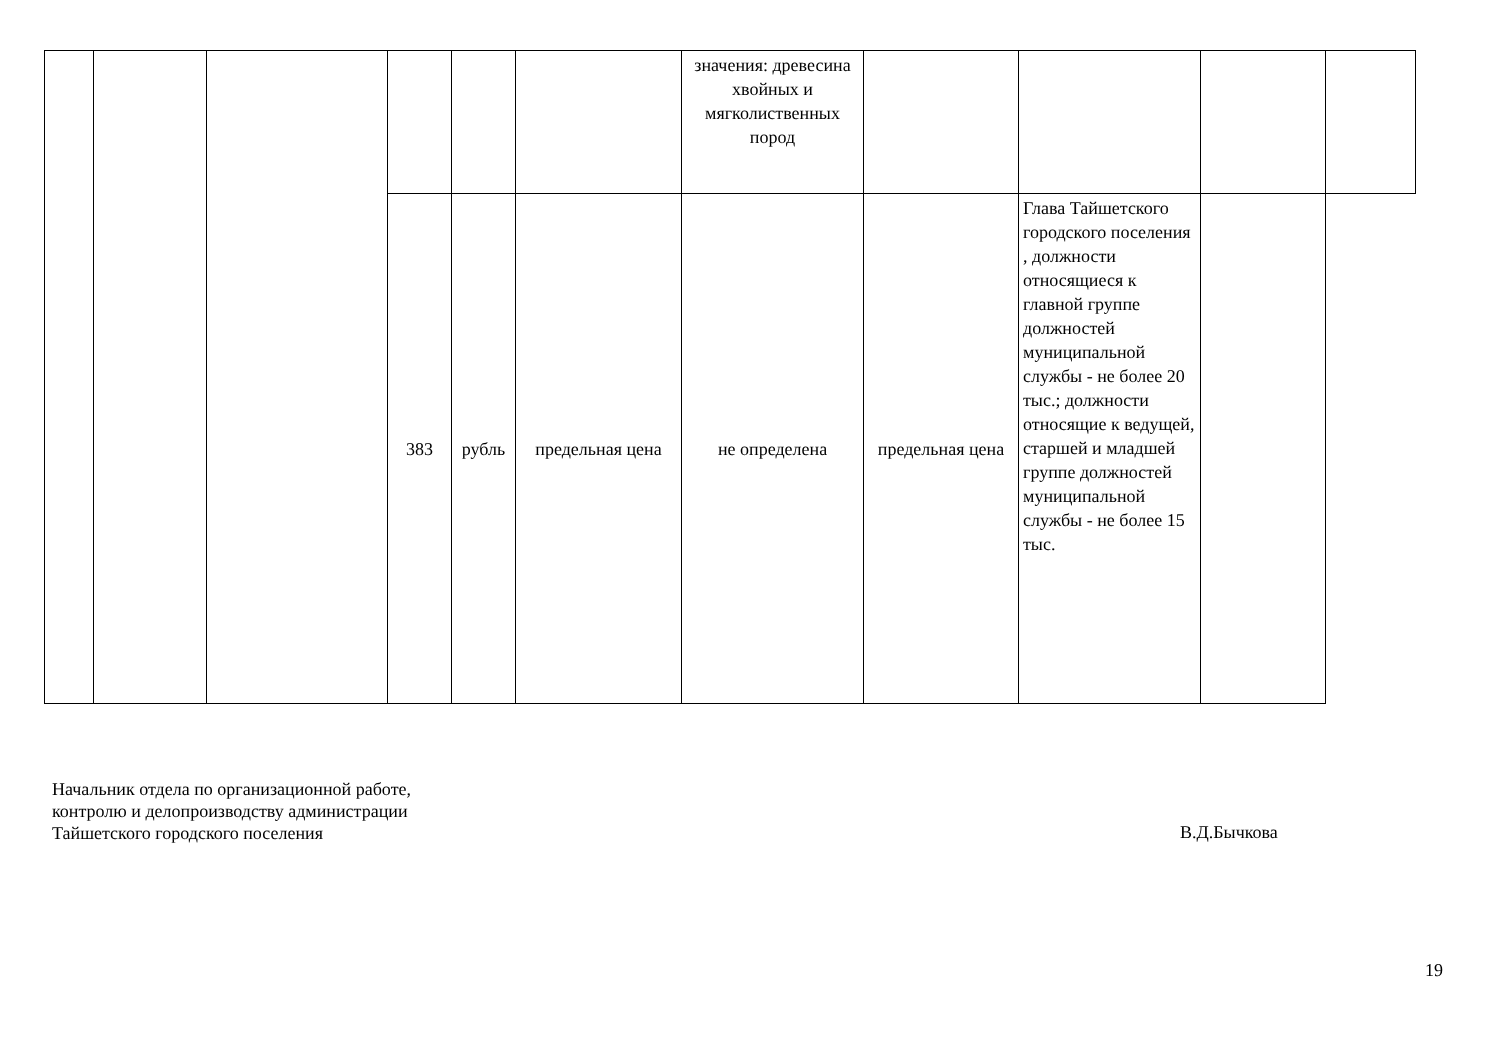| | | | | | | значения: древесина хвойных и мягколиственных пород | | | | |
| | | | 383 | рубль | предельная цена | не определена | предельная цена | Глава Тайшетского городского поселения , должности относящиеся к главной группе должностей муниципальной службы - не более 20 тыс.; должности относящие к ведущей, старшей и младшей группе должностей муниципальной службы - не более 15 тыс. | | |
Начальник отдела по организационной работе,
контролю и делопроизводству администрации
Тайшетского городского поселения
В.Д.Бычкова
19